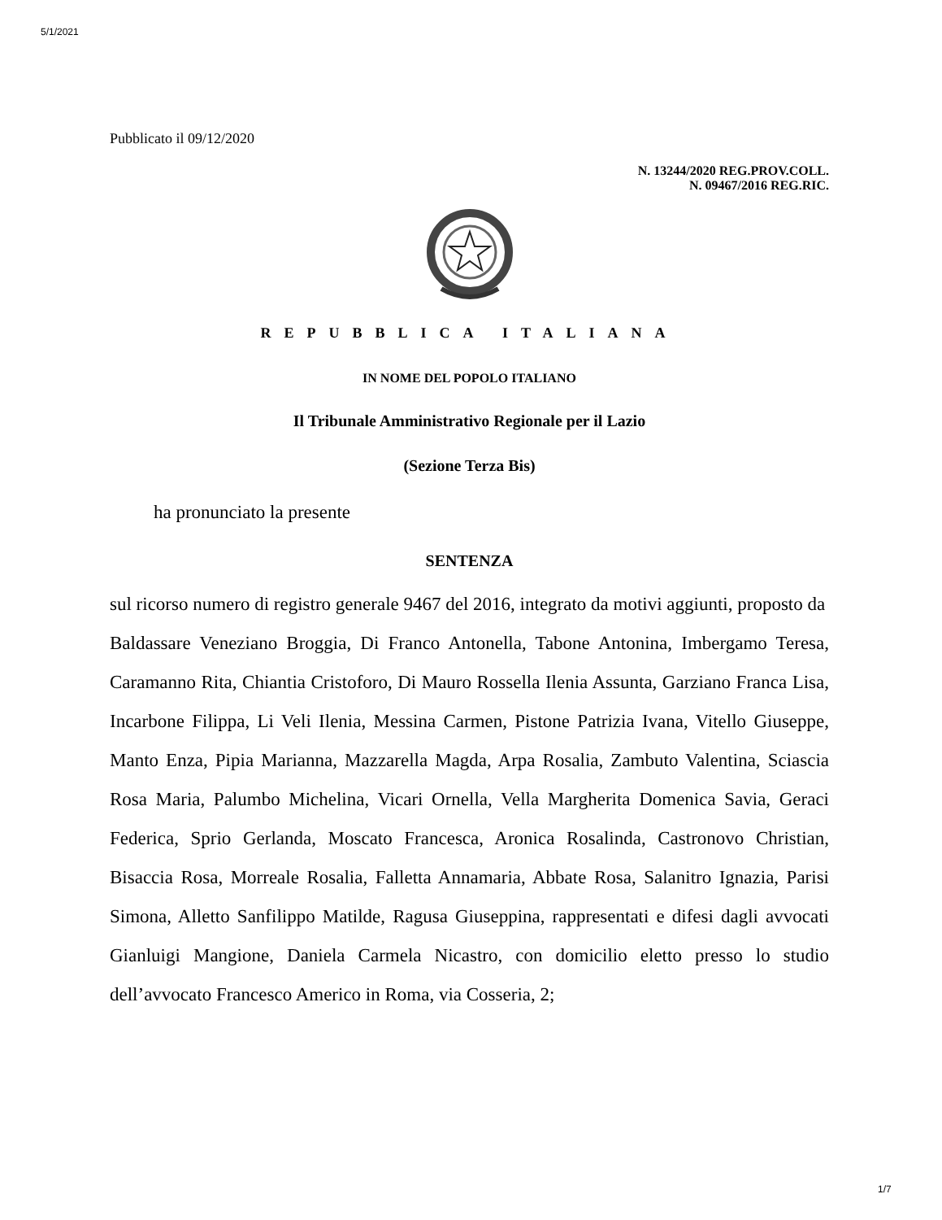5/1/2021
Pubblicato il 09/12/2020
N. 13244/2020 REG.PROV.COLL.
N. 09467/2016 REG.RIC.
REPUBBLICA ITALIANA
IN NOME DEL POPOLO ITALIANO
Il Tribunale Amministrativo Regionale per il Lazio
(Sezione Terza Bis)
ha pronunciato la presente
SENTENZA
sul ricorso numero di registro generale 9467 del 2016, integrato da motivi aggiunti, proposto da
Baldassare Veneziano Broggia, Di Franco Antonella, Tabone Antonina, Imbergamo Teresa, Caramanno Rita, Chiantia Cristoforo, Di Mauro Rossella Ilenia Assunta, Garziano Franca Lisa, Incarbone Filippa, Li Veli Ilenia, Messina Carmen, Pistone Patrizia Ivana, Vitello Giuseppe, Manto Enza, Pipia Marianna, Mazzarella Magda, Arpa Rosalia, Zambuto Valentina, Sciascia Rosa Maria, Palumbo Michelina, Vicari Ornella, Vella Margherita Domenica Savia, Geraci Federica, Sprio Gerlanda, Moscato Francesca, Aronica Rosalinda, Castronovo Christian, Bisaccia Rosa, Morreale Rosalia, Falletta Annamaria, Abbate Rosa, Salanitro Ignazia, Parisi Simona, Alletto Sanfilippo Matilde, Ragusa Giuseppina, rappresentati e difesi dagli avvocati Gianluigi Mangione, Daniela Carmela Nicastro, con domicilio eletto presso lo studio dell’avvocato Francesco Americo in Roma, via Cosseria, 2;
1/7